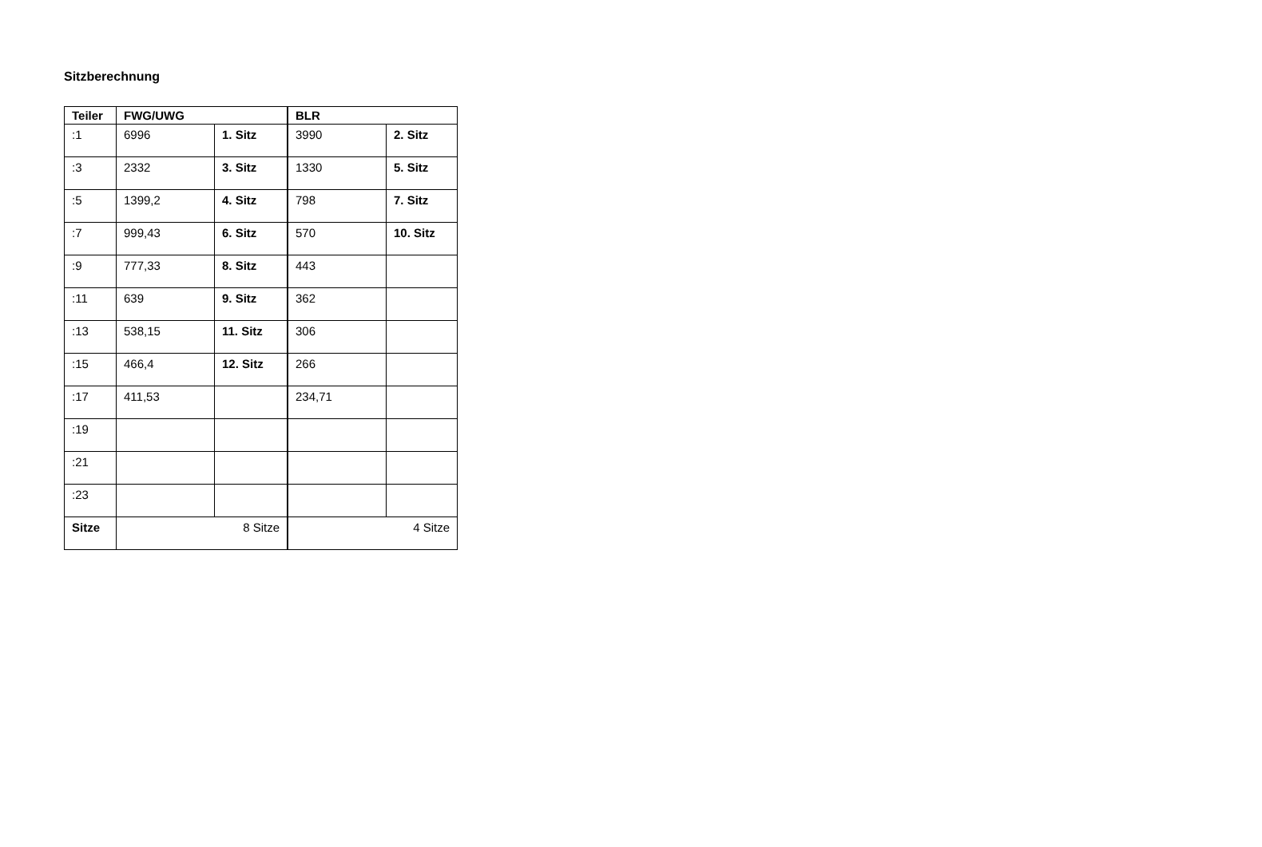Sitzberechnung
| Teiler | FWG/UWG | | BLR | |
| --- | --- | --- | --- | --- |
| :1 | 6996 | 1. Sitz | 3990 | 2. Sitz |
| :3 | 2332 | 3. Sitz | 1330 | 5. Sitz |
| :5 | 1399,2 | 4. Sitz | 798 | 7. Sitz |
| :7 | 999,43 | 6. Sitz | 570 | 10. Sitz |
| :9 | 777,33 | 8. Sitz | 443 | |
| :11 | 639 | 9. Sitz | 362 | |
| :13 | 538,15 | 11. Sitz | 306 | |
| :15 | 466,4 | 12. Sitz | 266 | |
| :17 | 411,53 | | 234,71 | |
| :19 | | | | |
| :21 | | | | |
| :23 | | | | |
| Sitze | 8 Sitze | | 4 Sitze | |